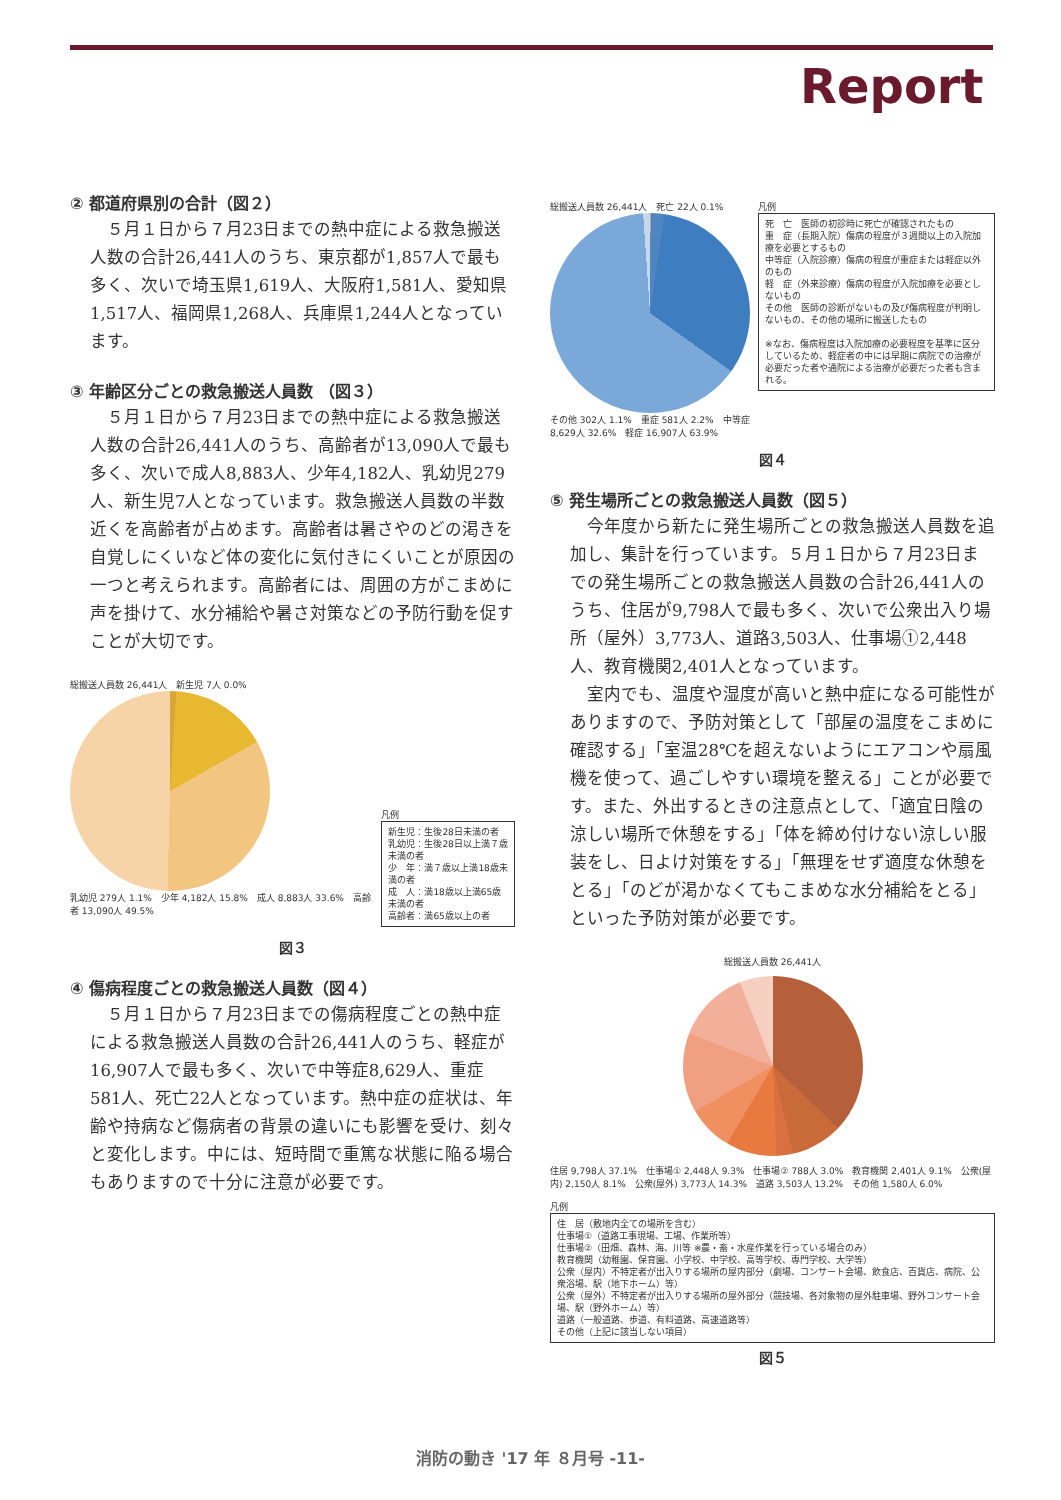Report
② 都道府県別の合計（図２）
５月１日から７月23日までの熱中症による救急搬送人数の合計26,441人のうち、東京都が1,857人で最も多く、次いで埼玉県1,619人、大阪府1,581人、愛知県1,517人、福岡県1,268人、兵庫県1,244人となっています。
③ 年齢区分ごとの救急搬送人員数 （図３）
５月１日から７月23日までの熱中症による救急搬送人数の合計26,441人のうち、高齢者が13,090人で最も多く、次いで成人8,883人、少年4,182人、乳幼児279人、新生児7人となっています。救急搬送人員数の半数近くを高齢者が占めます。高齢者は暑さやのどの渇きを自覚しにくいなど体の変化に気付きにくいことが原因の一つと考えられます。高齢者には、周囲の方がこまめに声を掛けて、水分補給や暑さ対策などの予防行動を促すことが大切です。
総搬送人員数 26,441人　新生児 7人 0.0%
乳幼児 279人 1.1%　少年 4,182人 15.8%　成人 8,883人 33.6%　高齢者 13,090人 49.5%
凡例
新生児：生後28日未満の者
乳幼児：生後28日以上満７歳未満の者
少　年：満７歳以上満18歳未満の者
成　人：満18歳以上満65歳未満の者
高齢者：満65歳以上の者
図３
④ 傷病程度ごとの救急搬送人員数（図４）
５月１日から７月23日までの傷病程度ごとの熱中症による救急搬送人員数の合計26,441人のうち、軽症が16,907人で最も多く、次いで中等症8,629人、重症581人、死亡22人となっています。熱中症の症状は、年齢や持病など傷病者の背景の違いにも影響を受け、刻々と変化します。中には、短時間で重篤な状態に陥る場合もありますので十分に注意が必要です。
総搬送人員数 26,441人　死亡 22人 0.1%
その他 302人 1.1%　重症 581人 2.2%　中等症 8,629人 32.6%　軽症 16,907人 63.9%
凡例
死　亡　医師の初診時に死亡が確認されたもの
重　症（長期入院）傷病の程度が３週間以上の入院加療を必要とするもの
中等症（入院診療）傷病の程度が重症または軽症以外のもの
軽　症（外来診療）傷病の程度が入院加療を必要としないもの
その他　医師の診断がないもの及び傷病程度が判明しないもの、その他の場所に搬送したもの
※なお、傷病程度は入院加療の必要程度を基準に区分しているため、軽症者の中には早期に病院での治療が必要だった者や通院による治療が必要だった者も含まれる。
図４
⑤ 発生場所ごとの救急搬送人員数（図５）
今年度から新たに発生場所ごとの救急搬送人員数を追加し、集計を行っています。５月１日から７月23日までの発生場所ごとの救急搬送人員数の合計26,441人のうち、住居が9,798人で最も多く、次いで公衆出入り場所（屋外）3,773人、道路3,503人、仕事場①2,448人、教育機関2,401人となっています。
室内でも、温度や湿度が高いと熱中症になる可能性がありますので、予防対策として「部屋の温度をこまめに確認する」「室温28℃を超えないようにエアコンや扇風機を使って、過ごしやすい環境を整える」ことが必要です。また、外出するときの注意点として、「適宜日陰の涼しい場所で休憩をする」「体を締め付けない涼しい服装をし、日よけ対策をする」「無理をせず適度な休憩をとる」「のどが渇かなくてもこまめな水分補給をとる」といった予防対策が必要です。
総搬送人員数 26,441人
住居 9,798人 37.1%　仕事場① 2,448人 9.3%　仕事場② 788人 3.0%　教育機関 2,401人 9.1%　公衆(屋内) 2,150人 8.1%　公衆(屋外) 3,773人 14.3%　道路 3,503人 13.2%　その他 1,580人 6.0%
凡例
住　居（敷地内全ての場所を含む）
仕事場①（道路工事現場、工場、作業所等）
仕事場②（田畑、森林、海、川等 ※農・畜・水産作業を行っている場合のみ）
教育機関（幼稚園、保育園、小学校、中学校、高等学校、専門学校、大学等）
公衆（屋内）不特定者が出入りする場所の屋内部分（劇場、コンサート会場、飲食店、百貨店、病院、公衆浴場、駅（地下ホーム）等）
公衆（屋外）不特定者が出入りする場所の屋外部分（競技場、各対象物の屋外駐車場、野外コンサート会場、駅（野外ホーム）等）
道路（一般道路、歩道、有料道路、高速道路等）
その他（上記に該当しない項目）
図５
消防の動き '17 年 ８月号 -11-